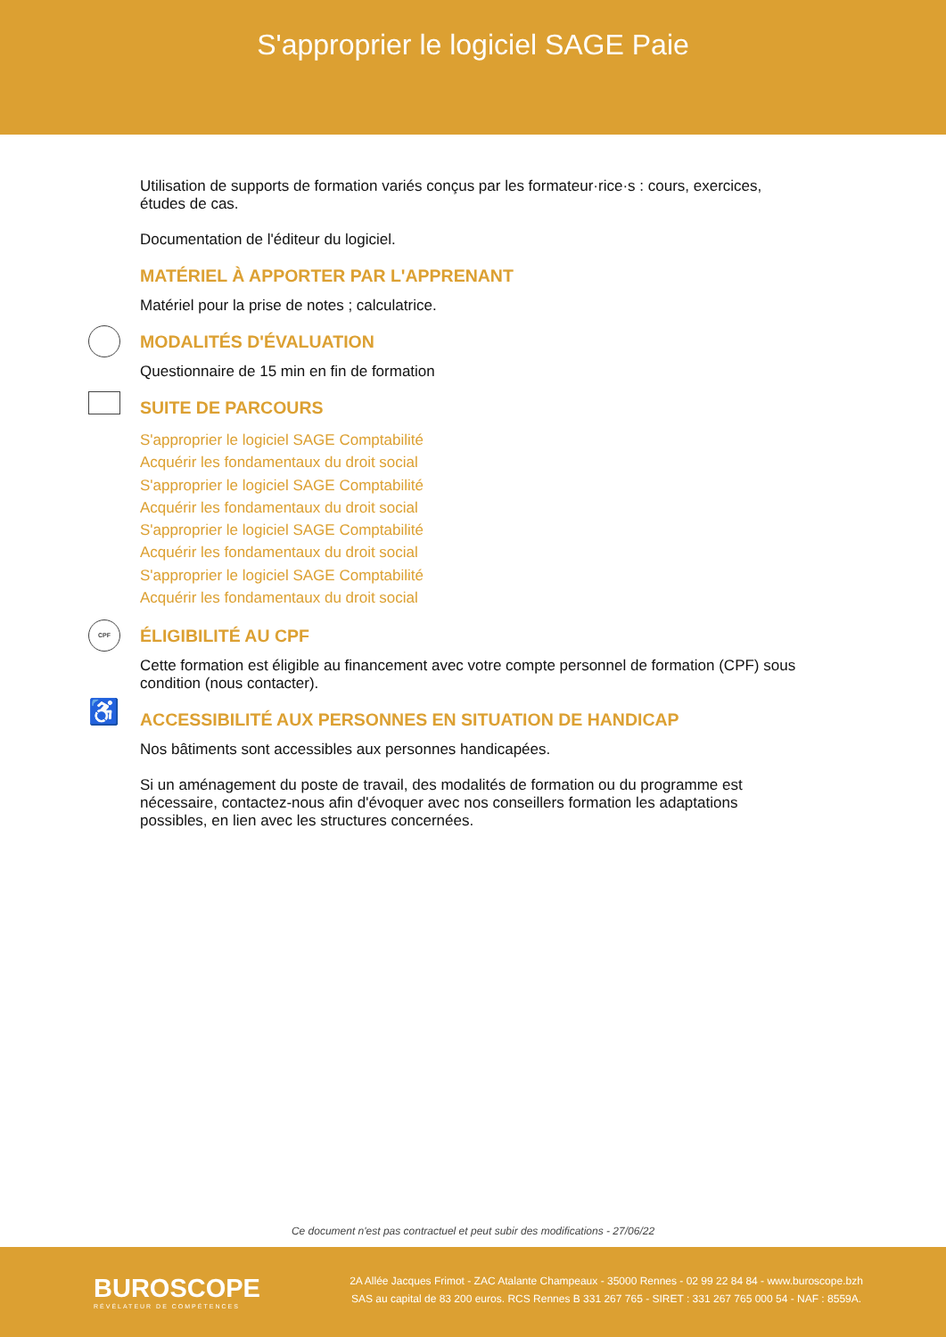S'approprier le logiciel SAGE Paie
Utilisation de supports de formation variés conçus par les formateur·rice·s : cours, exercices, études de cas.
Documentation de l'éditeur du logiciel.
MATÉRIEL À APPORTER PAR L'APPRENANT
Matériel pour la prise de notes ; calculatrice.
MODALITÉS D'ÉVALUATION
Questionnaire de 15 min en fin de formation
SUITE DE PARCOURS
S'approprier le logiciel SAGE Comptabilité
Acquérir les fondamentaux du droit social
S'approprier le logiciel SAGE Comptabilité
Acquérir les fondamentaux du droit social
S'approprier le logiciel SAGE Comptabilité
Acquérir les fondamentaux du droit social
S'approprier le logiciel SAGE Comptabilité
Acquérir les fondamentaux du droit social
CPF
ÉLIGIBILITÉ AU CPF
Cette formation est éligible au financement avec votre compte personnel de formation (CPF) sous condition (nous contacter).
♿ ACCESSIBILITÉ AUX PERSONNES EN SITUATION DE HANDICAP
Nos bâtiments sont accessibles aux personnes handicapées.
Si un aménagement du poste de travail, des modalités de formation ou du programme est nécessaire, contactez-nous afin d'évoquer avec nos conseillers formation les adaptations possibles, en lien avec les structures concernées.
Ce document n'est pas contractuel et peut subir des modifications - 27/06/22
BUROSCOPE
RÉVÉLATEUR DE COMPÉTENCES
2A Allée Jacques Frimot - ZAC Atalante Champeaux - 35000 Rennes - 02 99 22 84 84 - www.buroscope.bzh
SAS au capital de 83 200 euros. RCS Rennes B 331 267 765 - SIRET : 331 267 765 000 54 - NAF : 8559A.